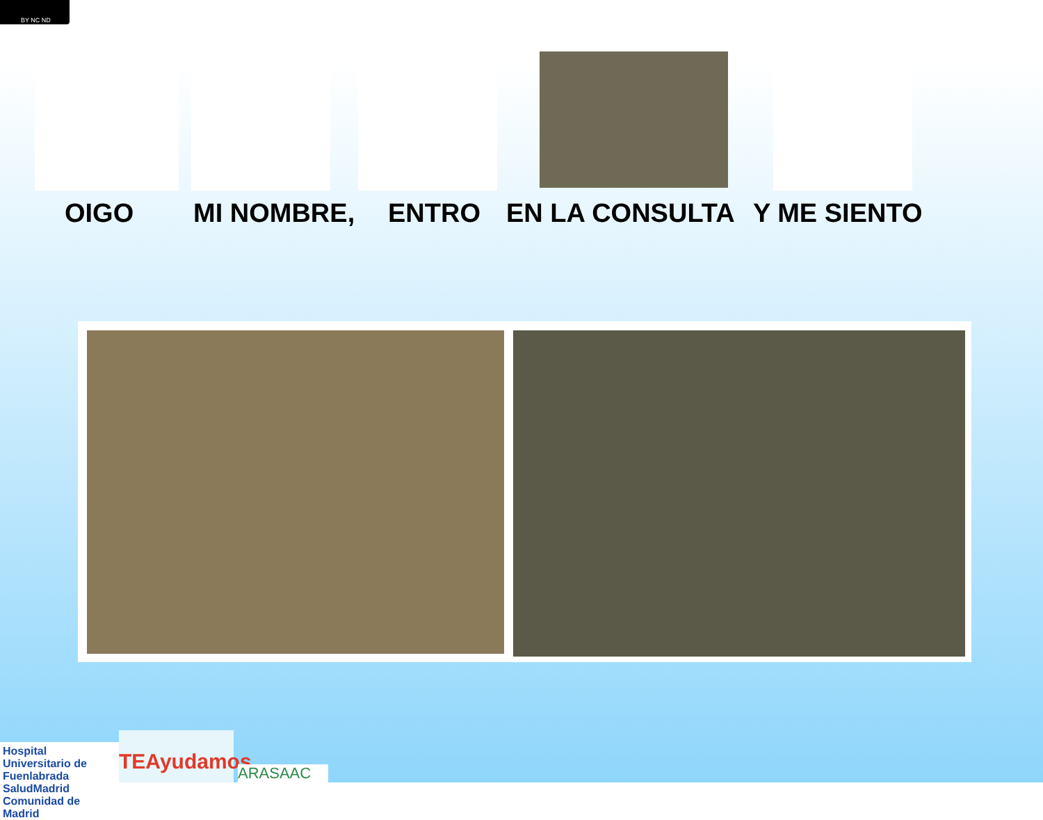BY NC ND
OIGO MI NOMBRE, ENTRO EN LA CONSULTA Y ME SIENTO
Hospital Universitario de Fuenlabrada
SaludMadrid
Comunidad de Madrid
TEAyudamos
ARASAAC